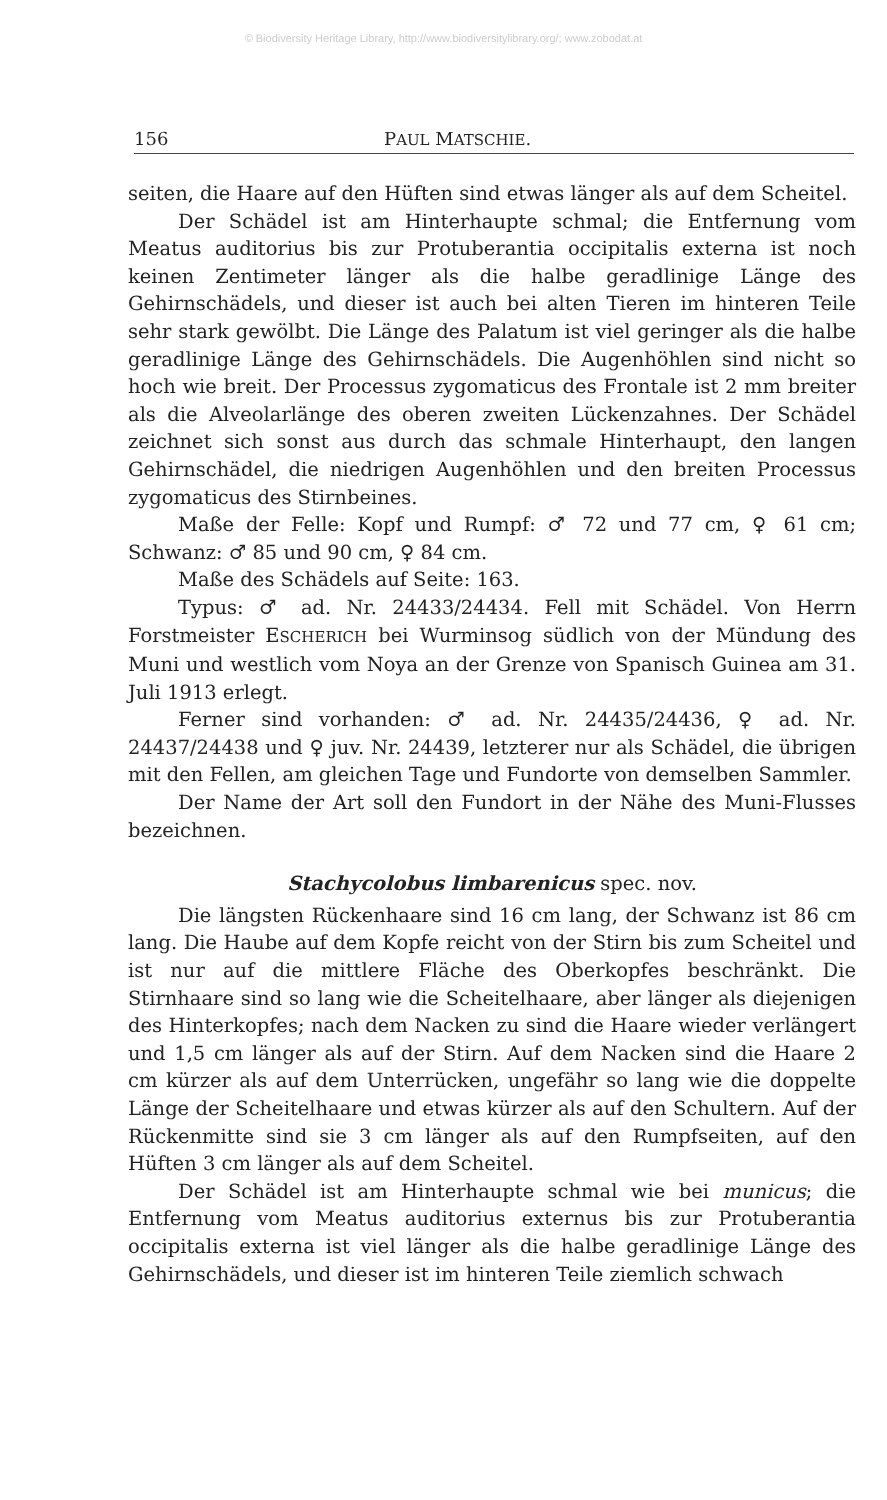© Biodiversity Heritage Library, http://www.biodiversitylibrary.org/; www.zobodat.at
156 PAUL MATSCHIE.
seiten, die Haare auf den Hüften sind etwas länger als auf dem Scheitel.
Der Schädel ist am Hinterhaupte schmal; die Entfernung vom Meatus auditorius bis zur Protuberantia occipitalis externa ist noch keinen Zentimeter länger als die halbe geradlinige Länge des Gehirnschädels, und dieser ist auch bei alten Tieren im hinteren Teile sehr stark gewölbt. Die Länge des Palatum ist viel geringer als die halbe geradlinige Länge des Gehirnschädels. Die Augenhöhlen sind nicht so hoch wie breit. Der Processus zygomaticus des Frontale ist 2 mm breiter als die Alveolarlänge des oberen zweiten Lückenzahnes. Der Schädel zeichnet sich sonst aus durch das schmale Hinterhaupt, den langen Gehirnschädel, die niedrigen Augenhöhlen und den breiten Processus zygomaticus des Stirnbeines.
Maße der Felle: Kopf und Rumpf: ♂ 72 und 77 cm, ♀ 61 cm; Schwanz: ♂ 85 und 90 cm, ♀ 84 cm.
Maße des Schädels auf Seite: 163.
Typus: ♂ ad. Nr. 24433/24434. Fell mit Schädel. Von Herrn Forstmeister ESCHERICH bei Wurminsog südlich von der Mündung des Muni und westlich vom Noya an der Grenze von Spanisch Guinea am 31. Juli 1913 erlegt.
Ferner sind vorhanden: ♂ ad. Nr. 24435/24436, ♀ ad. Nr. 24437/24438 und ♀ juv. Nr. 24439, letzterer nur als Schädel, die übrigen mit den Fellen, am gleichen Tage und Fundorte von demselben Sammler.
Der Name der Art soll den Fundort in der Nähe des Muni-Flusses bezeichnen.
Stachycolobus limbarenicus spec. nov.
Die längsten Rückenhaare sind 16 cm lang, der Schwanz ist 86 cm lang. Die Haube auf dem Kopfe reicht von der Stirn bis zum Scheitel und ist nur auf die mittlere Fläche des Oberkopfes beschränkt. Die Stirnhaare sind so lang wie die Scheitelhaare, aber länger als diejenigen des Hinterkopfes; nach dem Nacken zu sind die Haare wieder verlängert und 1,5 cm länger als auf der Stirn. Auf dem Nacken sind die Haare 2 cm kürzer als auf dem Unterrücken, ungefähr so lang wie die doppelte Länge der Scheitelhaare und etwas kürzer als auf den Schultern. Auf der Rückenmitte sind sie 3 cm länger als auf den Rumpfseiten, auf den Hüften 3 cm länger als auf dem Scheitel.
Der Schädel ist am Hinterhaupte schmal wie bei municus; die Entfernung vom Meatus auditorius externus bis zur Protuberantia occipitalis externa ist viel länger als die halbe geradlinige Länge des Gehirnschädels, und dieser ist im hinteren Teile ziemlich schwach